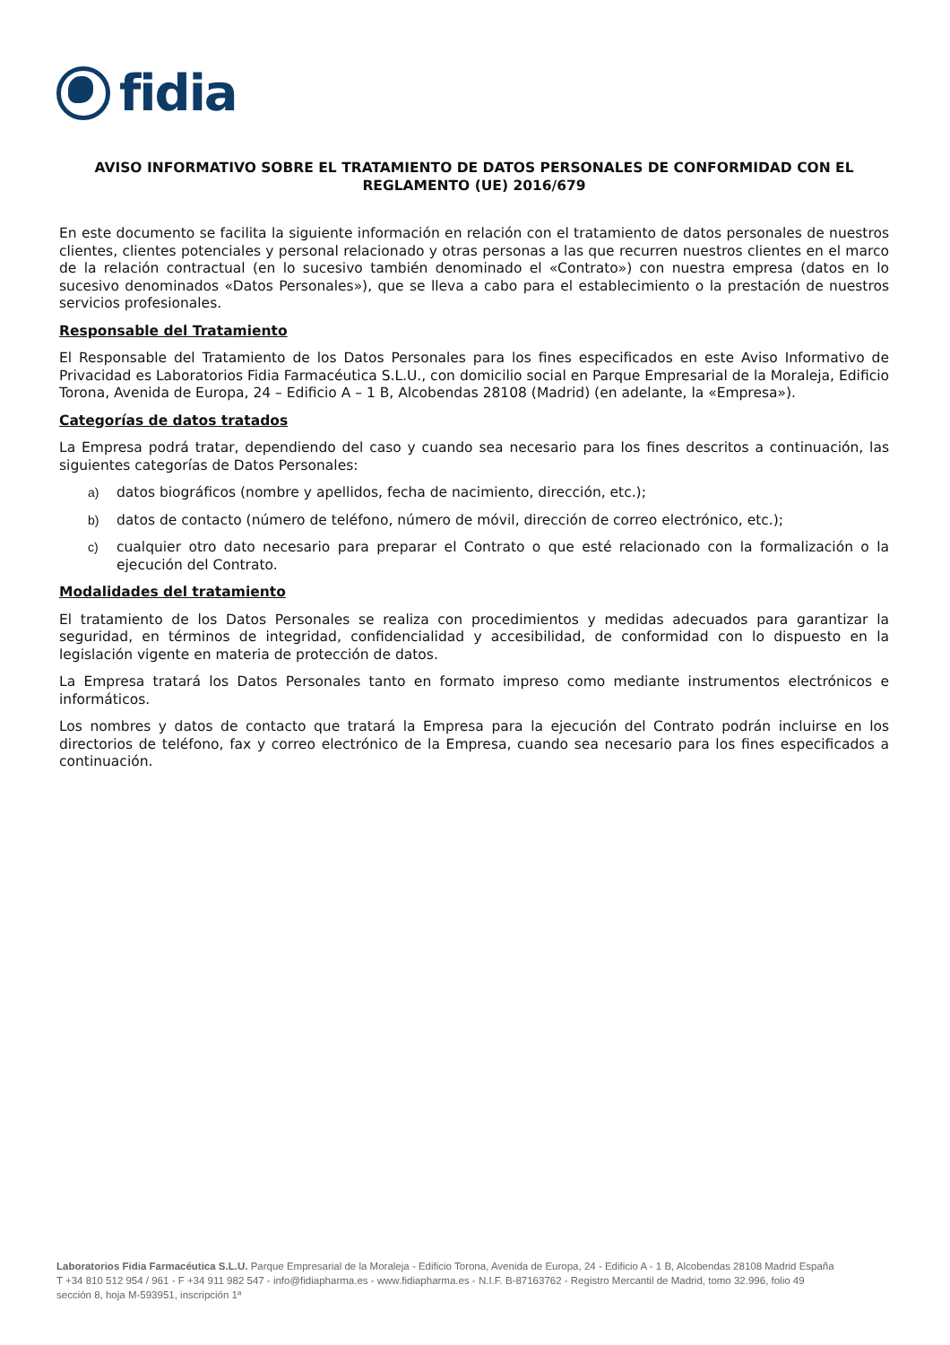fidia
AVISO INFORMATIVO SOBRE EL TRATAMIENTO DE DATOS PERSONALES DE CONFORMIDAD CON EL REGLAMENTO (UE) 2016/679
En este documento se facilita la siguiente información en relación con el tratamiento de datos personales de nuestros clientes, clientes potenciales y personal relacionado y otras personas a las que recurren nuestros clientes en el marco de la relación contractual (en lo sucesivo también denominado el «Contrato») con nuestra empresa (datos en lo sucesivo denominados «Datos Personales»), que se lleva a cabo para el establecimiento o la prestación de nuestros servicios profesionales.
Responsable del Tratamiento
El Responsable del Tratamiento de los Datos Personales para los fines especificados en este Aviso Informativo de Privacidad es Laboratorios Fidia Farmacéutica S.L.U., con domicilio social en Parque Empresarial de la Moraleja, Edificio Torona, Avenida de Europa, 24 – Edificio A – 1 B, Alcobendas 28108 (Madrid) (en adelante, la «Empresa»).
Categorías de datos tratados
La Empresa podrá tratar, dependiendo del caso y cuando sea necesario para los fines descritos a continuación, las siguientes categorías de Datos Personales:
a) datos biográficos (nombre y apellidos, fecha de nacimiento, dirección, etc.);
b) datos de contacto (número de teléfono, número de móvil, dirección de correo electrónico, etc.);
c) cualquier otro dato necesario para preparar el Contrato o que esté relacionado con la formalización o la ejecución del Contrato.
Modalidades del tratamiento
El tratamiento de los Datos Personales se realiza con procedimientos y medidas adecuados para garantizar la seguridad, en términos de integridad, confidencialidad y accesibilidad, de conformidad con lo dispuesto en la legislación vigente en materia de protección de datos.
La Empresa tratará los Datos Personales tanto en formato impreso como mediante instrumentos electrónicos e informáticos.
Los nombres y datos de contacto que tratará la Empresa para la ejecución del Contrato podrán incluirse en los directorios de teléfono, fax y correo electrónico de la Empresa, cuando sea necesario para los fines especificados a continuación.
Laboratorios Fidia Farmacéutica S.L.U. Parque Empresarial de la Moraleja - Edificio Torona, Avenida de Europa, 24 - Edificio A - 1 B, Alcobendas 28108 Madrid España
T +34 810 512 954 / 961 - F +34 911 982 547 - info@fidiapharma.es - www.fidiapharma.es - N.I.F. B-87163762 - Registro Mercantil de Madrid, tomo 32.996, folio 49
sección 8, hoja M-593951, inscripción 1ª